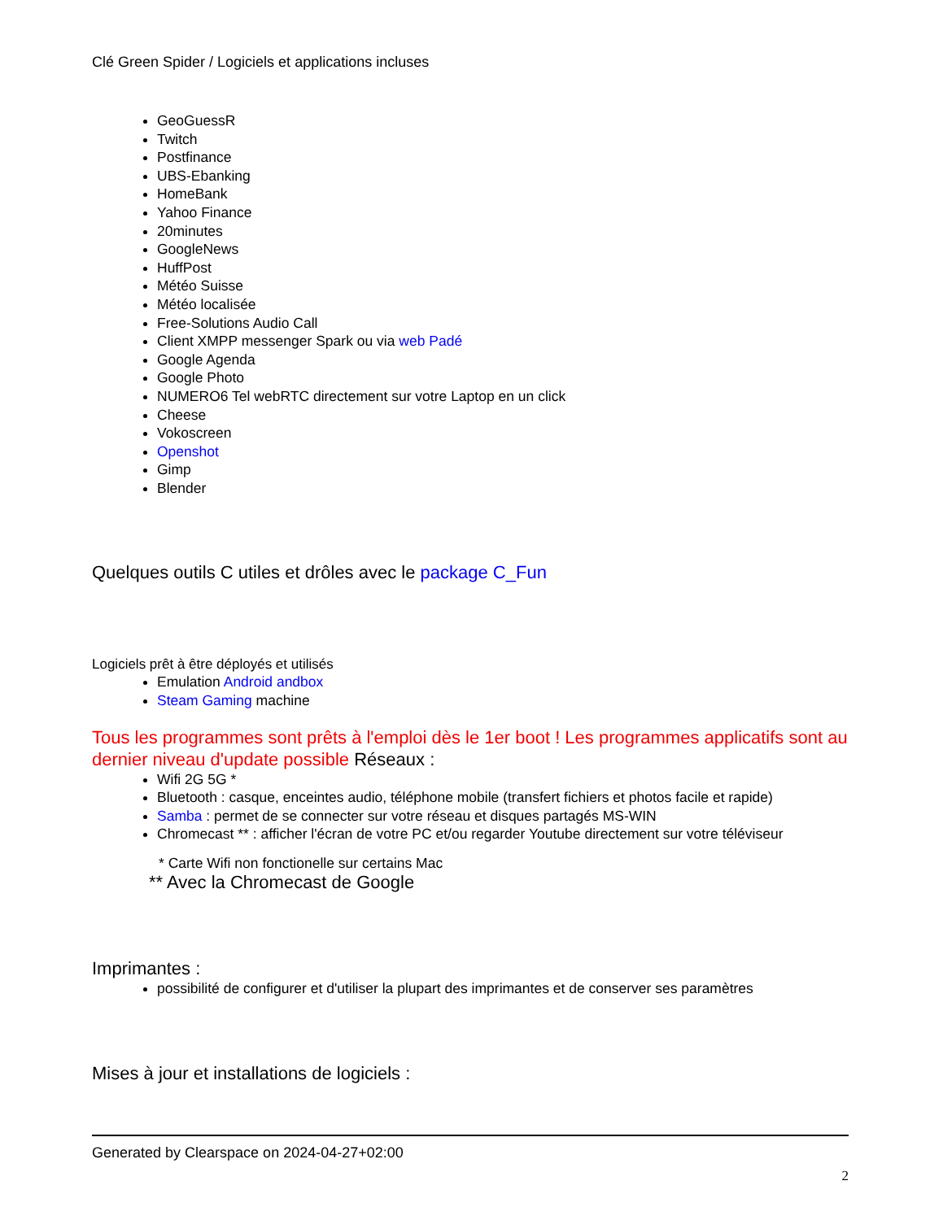Clé Green Spider / Logiciels et applications incluses
GeoGuessR
Twitch
Postfinance
UBS-Ebanking
HomeBank
Yahoo Finance
20minutes
GoogleNews
HuffPost
Météo Suisse
Météo localisée
Free-Solutions Audio Call
Client XMPP messenger Spark ou via web Padé
Google Agenda
Google Photo
NUMERO6 Tel webRTC directement sur votre Laptop en un click
Cheese
Vokoscreen
Openshot
Gimp
Blender
Quelques outils C utiles et drôles avec le package C_Fun
Logiciels prêt à être déployés et utilisés
Emulation Android andbox
Steam Gaming machine
Tous les programmes sont prêts à l'emploi dès le 1er boot ! Les programmes applicatifs sont au dernier niveau d'update possible Réseaux :
Wifi 2G 5G *
Bluetooth : casque, enceintes audio, téléphone mobile (transfert fichiers et photos facile et rapide)
Samba : permet de se connecter sur votre réseau et disques partagés MS-WIN
Chromecast ** : afficher l'écran de votre PC et/ou regarder Youtube directement sur votre téléviseur
* Carte Wifi non fonctionelle sur certains Mac
** Avec la Chromecast de Google
Imprimantes :
possibilité de configurer et d'utiliser la plupart des imprimantes et de conserver ses paramètres
Mises à jour et installations de logiciels :
Generated by Clearspace on 2024-04-27+02:00
2